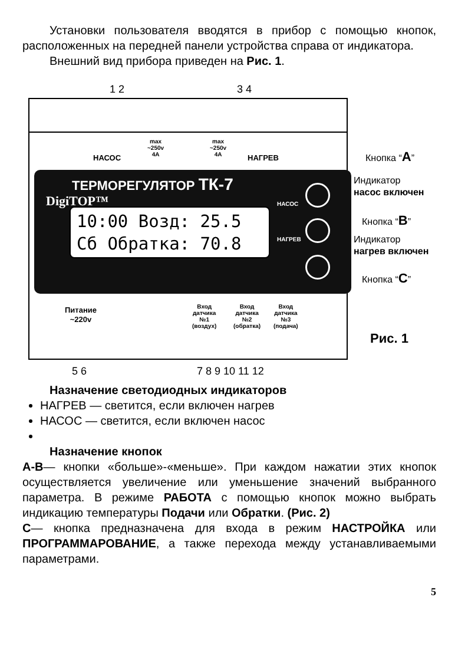Установки пользователя вводятся в прибор с помощью кнопок, расположенных на передней панели устройства справа от индикатора.
Внешний вид прибора приведен на Рис. 1.
1 2 3 4
max
~250v
4A
max
~250v
4A
НАСОС НАГРЕВ
DigiTOP™
ТЕРМОРЕГУЛЯТОР ТК-7
10:00 Возд: 25.5
Сб Обратка: 70.8
НАСОС
НАГРЕВ
Питание
~220v
Вход
датчика
№1
(воздух)
Вход
датчика
№2
(обратка)
Вход
датчика
№3
(подача)
Кнопка “А”
Индикатор
насос включен
Кнопка “В”
Индикатор
нагрев включен
Кнопка “С”
Рис. 1
5 6 7 8 9 10 11 12
Назначение светодиодных индикаторов
НАГРЕВ — светится, если включен нагрев
НАСОС — светится, если включен насос
Назначение кнопок
А-В— кнопки «больше»-«меньше». При каждом нажатии этих кнопок осуществляется увеличение или уменьшение значений выбранного параметра. В режиме РАБОТА с помощью кнопок можно выбрать индикацию температуры Подачи или Обратки. (Рис. 2)
С— кнопка предназначена для входа в режим НАСТРОЙКА или ПРОГРАММАРОВАНИЕ, а также перехода между устанавливаемыми параметрами.
5